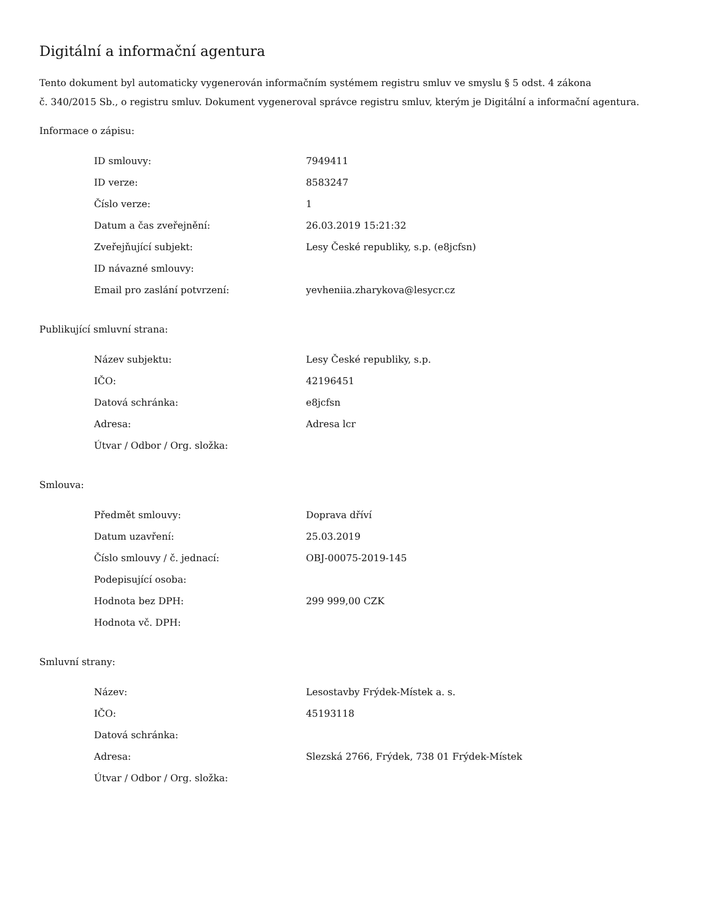Digitální a informační agentura
Tento dokument byl automaticky vygenerován informačním systémem registru smluv ve smyslu § 5 odst. 4 zákona
č. 340/2015 Sb., o registru smluv. Dokument vygeneroval správce registru smluv, kterým je Digitální a informační agentura.
Informace o zápisu:
| ID smlouvy: | 7949411 |
| ID verze: | 8583247 |
| Číslo verze: | 1 |
| Datum a čas zveřejnění: | 26.03.2019 15:21:32 |
| Zveřejňující subjekt: | Lesy České republiky, s.p. (e8jcfsn) |
| ID návazné smlouvy: | |
| Email pro zaslání potvrzení: | yevheniia.zharykova@lesycr.cz |
Publikující smluvní strana:
| Název subjektu: | Lesy České republiky, s.p. |
| IČO: | 42196451 |
| Datová schránka: | e8jcfsn |
| Adresa: | Adresa lcr |
| Útvar / Odbor / Org. složka: | |
Smlouva:
| Předmět smlouvy: | Doprava dříví |
| Datum uzavření: | 25.03.2019 |
| Číslo smlouvy / č. jednací: | OBJ-00075-2019-145 |
| Podepisující osoba: | |
| Hodnota bez DPH: | 299 999,00 CZK |
| Hodnota vč. DPH: | |
Smluvní strany:
| Název: | Lesostavby Frýdek-Místek a. s. |
| IČO: | 45193118 |
| Datová schránka: | |
| Adresa: | Slezská 2766, Frýdek, 738 01 Frýdek-Místek |
| Útvar / Odbor / Org. složka: | |